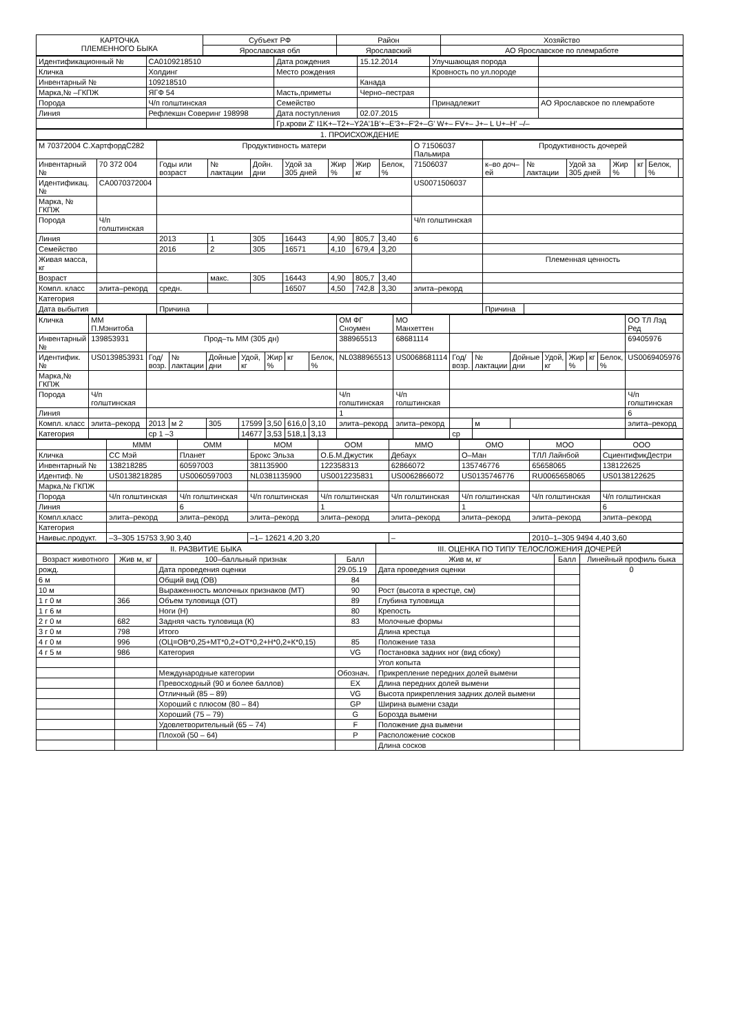| КАРТОЧКА ПЛЕМЕННОГО БЫКА | Субъект РФ | Район | Хозяйство |
| | Ярославская обл | Ярославский | АО Ярославское по племработе |
| Идентификационный № | CA0109218510 | Дата рождения | 15.12.2014 | Улучшающая порода | |
| Кличка | Холдинг | Место рождения | | Кровность по ул.породе | |
| Инвентарный № | 109218510 | | Канада | | |
| Марка,№ –ГКПЖ | ЯГФ 54 | Масть,приметы | Черно–пестрая | | |
| Порода | Ч/п голштинская | Семейство | | Принадлежит | АО Ярославское по племработе |
| Линия | Рефлекшн Соверинг 198998 | Дата поступления | 02.07.2015 | | |
| | | Гр.крови Z' I1K+–T2+–Y2A'1B'+–E'3+–F'2+–G' W+– FV+– J+– L U+–H' –/– | | | |
1. ПРОИСХОЖДЕНИЕ
| М 70372004 С.ХартфордС282 | | Продуктивность матери | | | | | | | О 71506037 Пальмира | Продуктивность дочерей | | | | | | |
| Инвентарный № | 70 372 004 | Годы или возраст | № лактации | Дойн. дни | Удой за 305 дней | Жир % | Жир кг | Белок, % | 71506037 | к–во доч–ей | № лактации | Удой за 305 дней | Жир % | кг | Белок, % | |
| Идентификац. № | CA0070372004 | | | | | | | | US0071506037 | | | | | | | |
| Марка, № ГКПЖ | | | | | | | | | | | | | | | | |
| Порода | Ч/п голштинская | | | | | | | | Ч/п голштинская | | | | | | | |
| Линия | | 2013 | 1 | 305 | 16443 | 4,90 | 805,7 | 3,40 | 6 | | | | | | | |
| Семейство | | 2016 | 2 | 305 | 16571 | 4,10 | 679,4 | 3,20 | | | | | | | | |
| Живая масса, кг | | | | | | | | | | Племенная ценность | | | | | | |
| Возраст | | | макс. | 305 | 16443 | 4,90 | 805,7 | 3,40 | | | | | | | | |
| Компл. класс | элита–рекорд | средн. | | | 16507 | 4,50 | 742,8 | 3,30 | элита–рекорд | | | | | | | |
| Категория | | | | | | | | | | | | | | | | |
| Дата выбытия | | Причина | | | | | | | | Причина | | | | | | |
| Кличка | ММ П.Мэнитоба | | | | | | | | ОМ ФГ Сноумен | МО Манхеттен | | | | | | | | ОО ТЛ Лэд Ред |
| Инвентарный № | 139853931 | Прод–ть ММ (305 дн) | | | | | | | 388965513 | 68681114 | | | | | | | | 69405976 |
| Идентифик. № | US0139853931 | Год/возр. | № лактации | Дойные дни | Удой, кг | Жир % | кг | Белок, % | NL0388965513 | US0068681114 | Год/возр. | № лактации | Дойные дни | Удой, кг | Жир % | кг | Белок, % | US0069405976 |
| Марка,№ ГКПЖ | | | | | | | | | | | | | | | | | | |
| Порода | Ч/п голштинская | | | | | | | | Ч/п голштинская | Ч/п голштинская | | | | | | | | Ч/п голштинская |
| Линия | | | | | | | | | 1 | | | | | | | | | 6 |
| Компл. класс | элита–рекорд | 2013 | м 2 | 305 | 17599 | 3,50 | 616,0 | 3,10 | элита–рекорд | элита–рекорд | | м | | | | | | элита–рекорд |
| Категория | | ср 1 –3 | | | 14677 | 3,53 | 518,1 | 3,13 | | | ср | | | | | | | |
| | МММ | ОММ | МОМ | ООМ | ММО | ОМО | МОО | ООО |
| Кличка | СС Мэй | Планет | Брокс Эльза | О.Б.М.Джустик | Дебаух | О–Ман | ТЛЛ Лайнбой | СциентификДестри |
| Инвентарный № | 138218285 | 60597003 | 381135900 | 122358313 | 62866072 | 135746776 | 65658065 | 138122625 |
| Идентиф. № | US0138218285 | US0060597003 | NL0381135900 | US0012235831 | US0062866072 | US0135746776 | RU0065658065 | US0138122625 |
| Марка,№ ГКПЖ | | | | | | | | |
| Порода | Ч/п голштинская | Ч/п голштинская | Ч/п голштинская | Ч/п голштинская | Ч/п голштинская | Ч/п голштинская | Ч/п голштинская | Ч/п голштинская |
| Линия | | 6 | | 1 | | 1 | | 6 |
| Компл.класс | элита–рекорд | элита–рекорд | элита–рекорд | элита–рекорд | элита–рекорд | элита–рекорд | элита–рекорд | элита–рекорд |
| Категория | | | | | | | | |
| Наивыс.продукт. | –3–305 15753 3,90 3,40 | | –1– 12621 4,20 3,20 | | – | | 2010–1–305 9494 4,40 3,60 | |
| II. РАЗВИТИЕ БЫКА | | | | III. ОЦЕНКА ПО ТИПУ ТЕЛОСЛОЖЕНИЯ ДОЧЕРЕЙ | | |
| Возраст животного | Жив м, кг | 100–балльный признак | Балл | Жив м, кг | Балл | Линейный профиль быка |
| рожд. | | Дата проведения оценки | 29.05.19 | Дата проведения оценки | | 0 |
| 6 м | | Общий вид (ОВ) | 84 | | | |
| 10 м | | Выраженность молочных признаков (МТ) | 90 | Рост (высота в крестце, см) | | |
| 1 г 0 м | 366 | Объем туловища (ОТ) | 89 | Глубина туловища | | |
| 1 г 6 м | | Ноги (Н) | 80 | Крепость | | |
| 2 г 0 м | 682 | Задняя часть туловища (К) | 83 | Молочные формы | | |
| 3 г 0 м | 798 | Итого | | Длина крестца | | |
| 4 г 0 м | 996 | (ОЦ=ОВ*0,25+МТ*0,2+ОТ*0,2+Н*0,2+К*0,15) | 85 | Положение таза | | |
| 4 г 5 м | 986 | Категория | VG | Постановка задних ног (вид сбоку) | | |
| | | | | Угол копыта | | |
| | | Международные категории | Обознач. | Прикрепление передних долей вымени | | |
| | | Превосходный (90 и более баллов) | EX | Длина передних долей вымени | | |
| | | Отличный (85 – 89) | VG | Высота прикрепления задних долей вымени | | |
| | | Хороший с плюсом (80 – 84) | GP | Ширина вымени сзади | | |
| | | Хороший (75 – 79) | G | Борозда вымени | | |
| | | Удовлетворительный (65 – 74) | F | Положение дна вымени | | |
| | | Плохой (50 – 64) | P | Расположение сосков | | |
| | | | | Длина сосков | | |